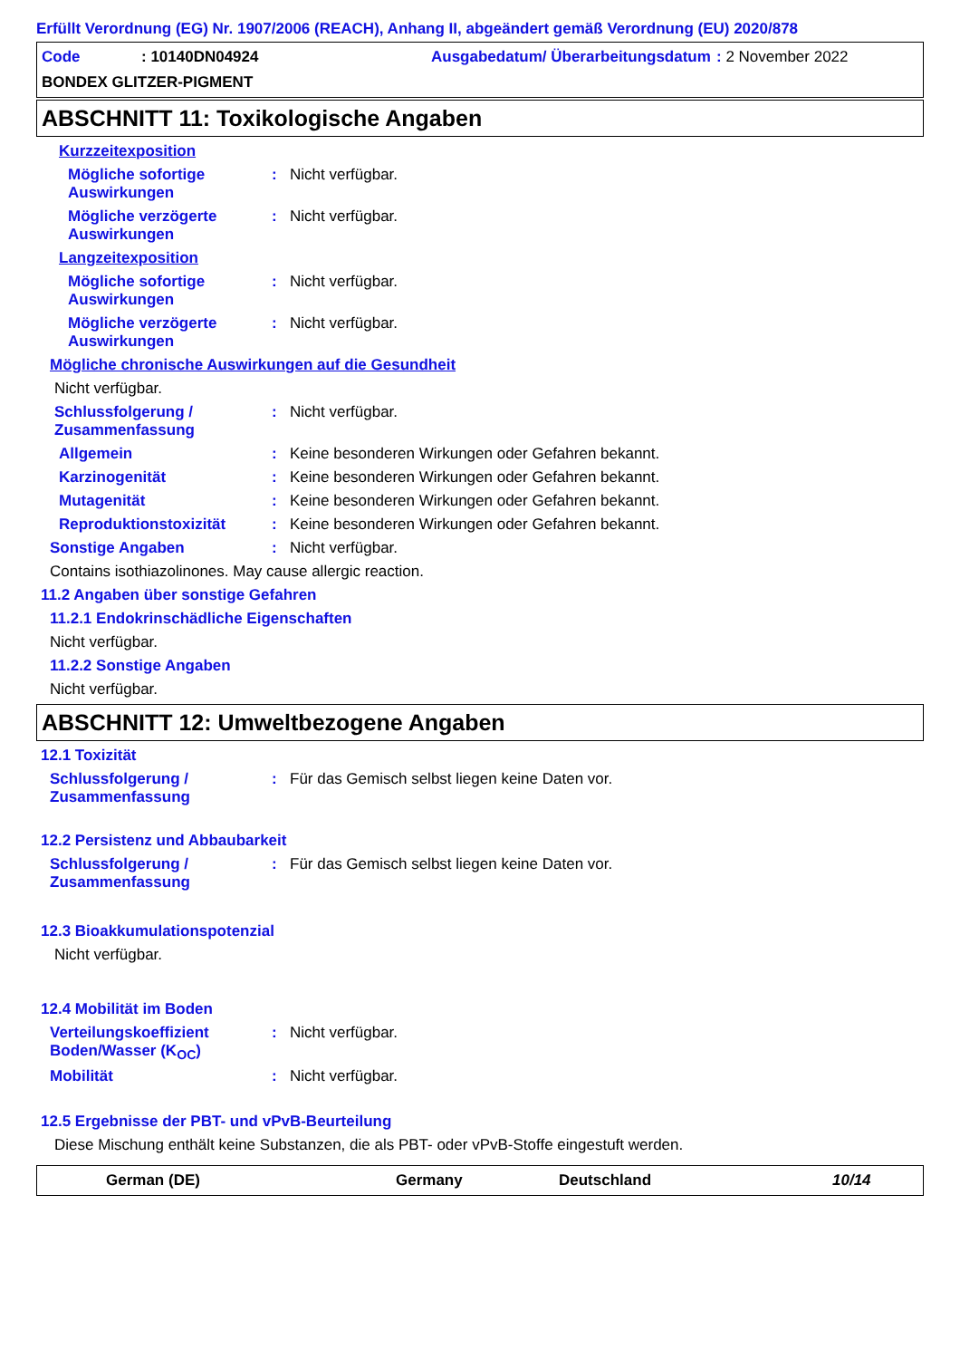Erfüllt Verordnung (EG) Nr. 1907/2006 (REACH), Anhang II, abgeändert gemäß Verordnung (EU) 2020/878
Code: 10140DN04924 Ausgabedatum/ Überarbeitungsdatum: 2 November 2022 BONDEX GLITZER-PIGMENT
ABSCHNITT 11: Toxikologische Angaben
Kurzzeitexposition
Mögliche sofortige Auswirkungen: Nicht verfügbar.
Mögliche verzögerte Auswirkungen: Nicht verfügbar.
Langzeitexposition
Mögliche sofortige Auswirkungen: Nicht verfügbar.
Mögliche verzögerte Auswirkungen: Nicht verfügbar.
Mögliche chronische Auswirkungen auf die Gesundheit
Nicht verfügbar.
Schlussfolgerung / Zusammenfassung: Nicht verfügbar.
Allgemein: Keine besonderen Wirkungen oder Gefahren bekannt.
Karzinogenität: Keine besonderen Wirkungen oder Gefahren bekannt.
Mutagenität: Keine besonderen Wirkungen oder Gefahren bekannt.
Reproduktionstoxizität: Keine besonderen Wirkungen oder Gefahren bekannt.
Sonstige Angaben: Nicht verfügbar.
Contains isothiazolinones. May cause allergic reaction.
11.2 Angaben über sonstige Gefahren
11.2.1 Endokrinschädliche Eigenschaften
Nicht verfügbar.
11.2.2 Sonstige Angaben
Nicht verfügbar.
ABSCHNITT 12: Umweltbezogene Angaben
12.1 Toxizität
Schlussfolgerung / Zusammenfassung: Für das Gemisch selbst liegen keine Daten vor.
12.2 Persistenz und Abbaubarkeit
Schlussfolgerung / Zusammenfassung: Für das Gemisch selbst liegen keine Daten vor.
12.3 Bioakkumulationspotenzial
Nicht verfügbar.
12.4 Mobilität im Boden
Verteilungskoeffizient Boden/Wasser (K<sub>OC</sub>): Nicht verfügbar.
Mobilität: Nicht verfügbar.
12.5 Ergebnisse der PBT- und vPvB-Beurteilung
Diese Mischung enthält keine Substanzen, die als PBT- oder vPvB-Stoffe eingestuft werden.
German (DE) Germany Deutschland 10/14